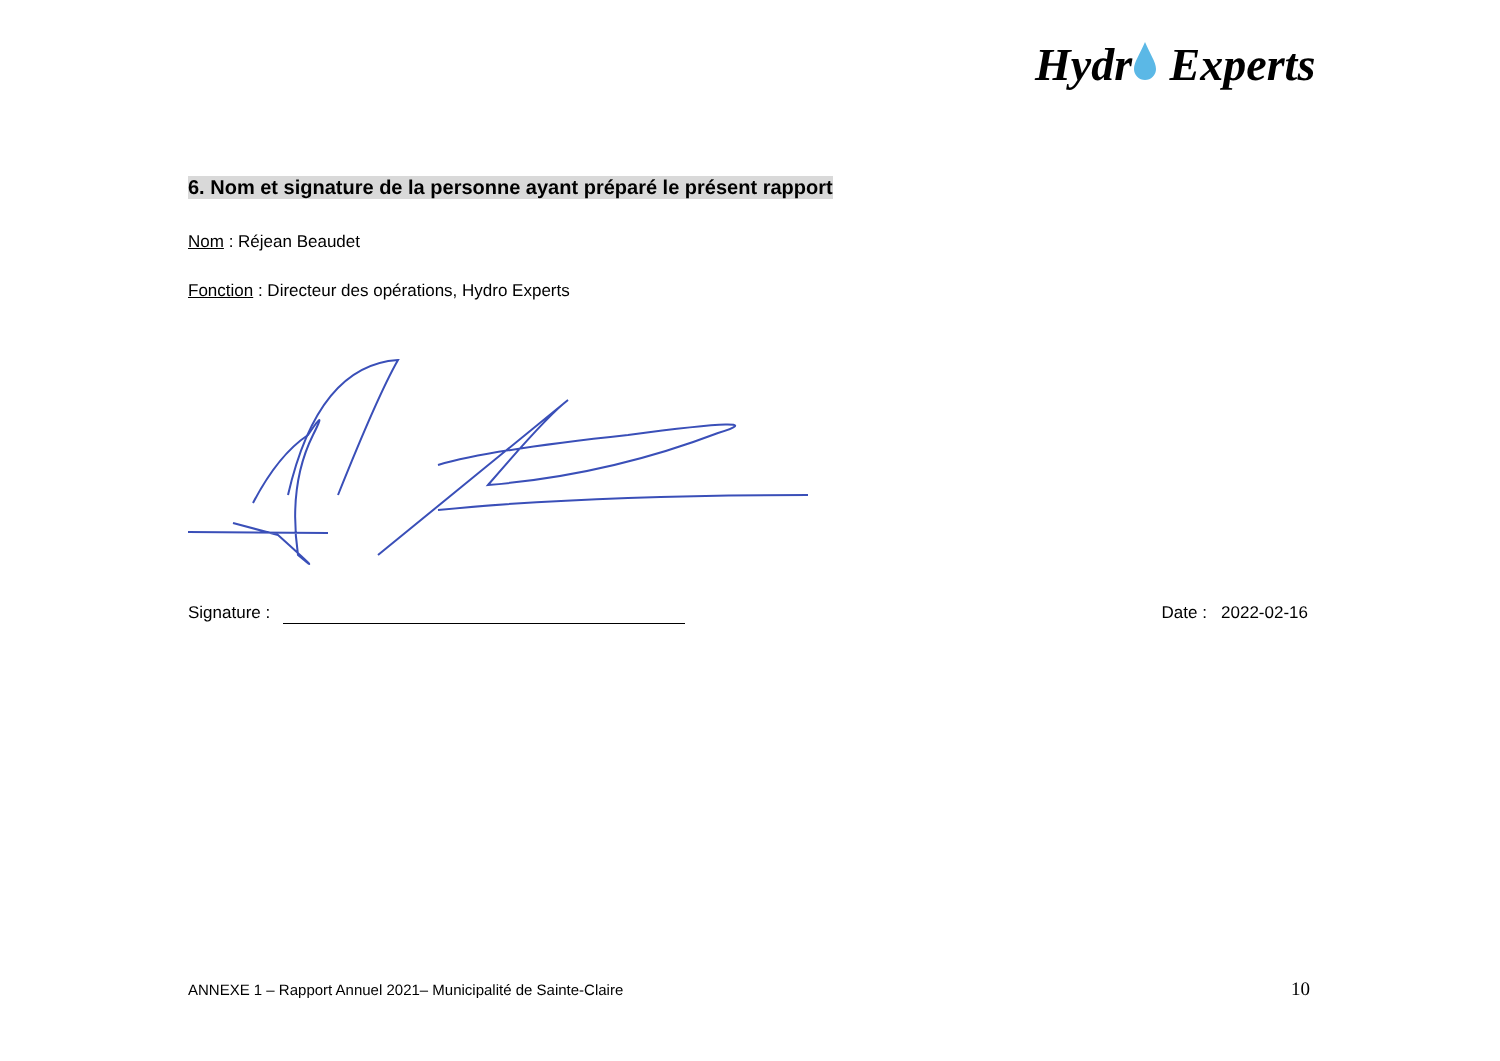Hydr Experts
6. Nom et signature de la personne ayant préparé le présent rapport
Nom : Réjean Beaudet
Fonction : Directeur des opérations, Hydro Experts
Signature : Date : 2022-02-16
ANNEXE 1 – Rapport Annuel 2021– Municipalité de Sainte-Claire
10